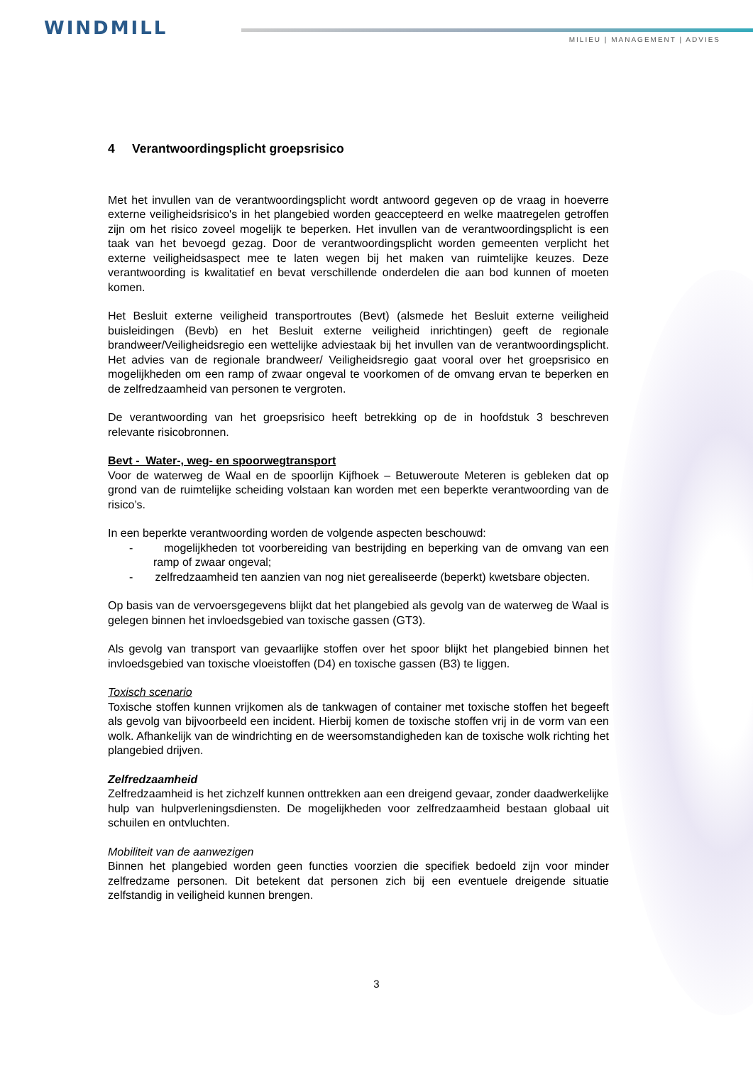WINDMILL
MILIEU | MANAGEMENT | ADVIES
4 Verantwoordingsplicht groepsrisico
Met het invullen van de verantwoordingsplicht wordt antwoord gegeven op de vraag in hoeverre externe veiligheidsrisico's in het plangebied worden geaccepteerd en welke maatregelen getroffen zijn om het risico zoveel mogelijk te beperken. Het invullen van de verantwoordingsplicht is een taak van het bevoegd gezag. Door de verantwoordingsplicht worden gemeenten verplicht het externe veiligheidsaspect mee te laten wegen bij het maken van ruimtelijke keuzes. Deze verantwoording is kwalitatief en bevat verschillende onderdelen die aan bod kunnen of moeten komen.
Het Besluit externe veiligheid transportroutes (Bevt) (alsmede het Besluit externe veiligheid buisleidingen (Bevb) en het Besluit externe veiligheid inrichtingen) geeft de regionale brandweer/Veiligheidsregio een wettelijke adviestaak bij het invullen van de verantwoordingsplicht. Het advies van de regionale brandweer/ Veiligheidsregio gaat vooral over het groepsrisico en mogelijkheden om een ramp of zwaar ongeval te voorkomen of de omvang ervan te beperken en de zelfredzaamheid van personen te vergroten.
De verantwoording van het groepsrisico heeft betrekking op de in hoofdstuk 3 beschreven relevante risicobronnen.
Bevt - Water-, weg- en spoorwegtransport
Voor de waterweg de Waal en de spoorlijn Kijfhoek – Betuweroute Meteren is gebleken dat op grond van de ruimtelijke scheiding volstaan kan worden met een beperkte verantwoording van de risico’s.
In een beperkte verantwoording worden de volgende aspecten beschouwd:
- mogelijkheden tot voorbereiding van bestrijding en beperking van de omvang van een ramp of zwaar ongeval;
- zelfredzaamheid ten aanzien van nog niet gerealiseerde (beperkt) kwetsbare objecten.
Op basis van de vervoersgegevens blijkt dat het plangebied als gevolg van de waterweg de Waal is gelegen binnen het invloedsgebied van toxische gassen (GT3).
Als gevolg van transport van gevaarlijke stoffen over het spoor blijkt het plangebied binnen het invloedsgebied van toxische vloeistoffen (D4) en toxische gassen (B3) te liggen.
Toxisch scenario
Toxische stoffen kunnen vrijkomen als de tankwagen of container met toxische stoffen het begeeft als gevolg van bijvoorbeeld een incident. Hierbij komen de toxische stoffen vrij in de vorm van een wolk. Afhankelijk van de windrichting en de weersomstandigheden kan de toxische wolk richting het plangebied drijven.
Zelfredzaamheid
Zelfredzaamheid is het zichzelf kunnen onttrekken aan een dreigend gevaar, zonder daadwerkelijke hulp van hulpverleningsdiensten. De mogelijkheden voor zelfredzaamheid bestaan globaal uit schuilen en ontvluchten.
Mobiliteit van de aanwezigen
Binnen het plangebied worden geen functies voorzien die specifiek bedoeld zijn voor minder zelfredzame personen. Dit betekent dat personen zich bij een eventuele dreigende situatie zelfstandig in veiligheid kunnen brengen.
3